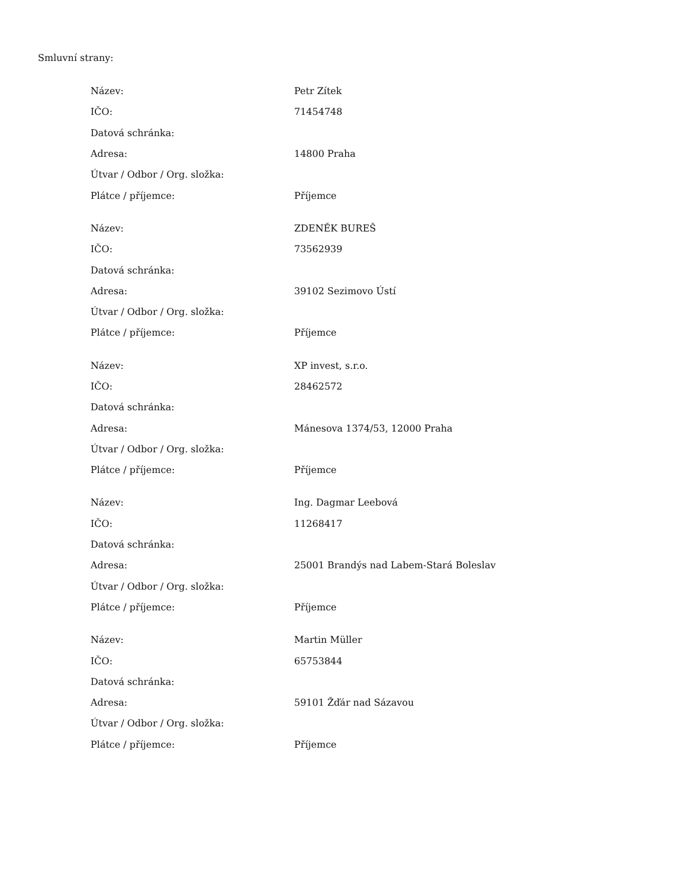Smluvní strany:
| Název: | Petr Zítek |
| IČO: | 71454748 |
| Datová schránka: | |
| Adresa: | 14800 Praha |
| Útvar / Odbor / Org. složka: | |
| Plátce / příjemce: | Příjemce |
| Název: | ZDENĚK BUREŠ |
| IČO: | 73562939 |
| Datová schránka: | |
| Adresa: | 39102 Sezimovo Ústí |
| Útvar / Odbor / Org. složka: | |
| Plátce / příjemce: | Příjemce |
| Název: | XP invest, s.r.o. |
| IČO: | 28462572 |
| Datová schránka: | |
| Adresa: | Mánesova 1374/53, 12000 Praha |
| Útvar / Odbor / Org. složka: | |
| Plátce / příjemce: | Příjemce |
| Název: | Ing. Dagmar Leebová |
| IČO: | 11268417 |
| Datová schránka: | |
| Adresa: | 25001 Brandýs nad Labem-Stará Boleslav |
| Útvar / Odbor / Org. složka: | |
| Plátce / příjemce: | Příjemce |
| Název: | Martin Müller |
| IČO: | 65753844 |
| Datová schránka: | |
| Adresa: | 59101 Žďár nad Sázavou |
| Útvar / Odbor / Org. složka: | |
| Plátce / příjemce: | Příjemce |